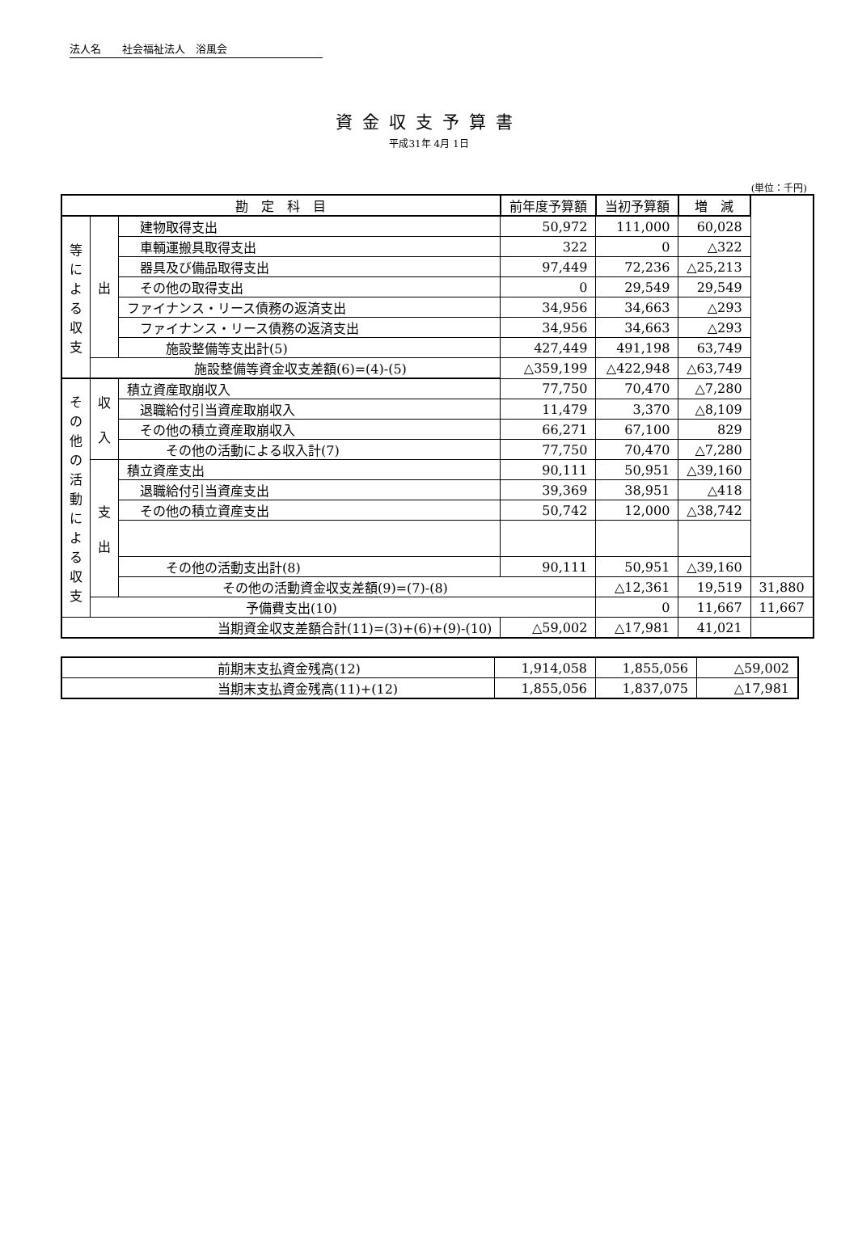法人名　　社会福祉法人　浴風会
資金収支予算書
平成31年 4月 1日
(単位：千円)
| 勘 定 科 目 | | | 前年度予算額 | 当初予算額 | 増 減 | |
| --- | --- | --- | --- | --- | --- | --- |
| 等 に よ る 収 支 | 出 | 建物取得支出 | 50,972 | 111,000 | 60,028 | |
| | | 車輌運搬具取得支出 | 322 | 0 | △322 | |
| | | 器具及び備品取得支出 | 97,449 | 72,236 | △25,213 | |
| | | その他の取得支出 | 0 | 29,549 | 29,549 | |
| | | ファイナンス・リース債務の返済支出 | 34,956 | 34,663 | △293 | |
| | | ファイナンス・リース債務の返済支出 | 34,956 | 34,663 | △293 | |
| | | 施設整備等支出計(5) | 427,449 | 491,198 | 63,749 | |
| | 施設整備等資金収支差額(6)=(4)-(5) | | △359,199 | △422,948 | △63,749 | |
| そ の 他 の 活 動 に よ る 収 支 | 収 入 | 積立資産取崩収入 | 77,750 | 70,470 | △7,280 | |
| | | 退職給付引当資産取崩収入 | 11,479 | 3,370 | △8,109 | |
| | | その他の積立資産取崩収入 | 66,271 | 67,100 | 829 | |
| | | その他の活動による収入計(7) | 77,750 | 70,470 | △7,280 | |
| | 支 出 | 積立資産支出 | 90,111 | 50,951 | △39,160 | |
| | | 退職給付引当資産支出 | 39,369 | 38,951 | △418 | |
| | | その他の積立資産支出 | 50,742 | 12,000 | △38,742 | |
| | | その他の活動支出計(8) | 90,111 | 50,951 | △39,160 | |
| | | その他の活動資金収支差額(9)=(7)-(8) | | △12,361 | 19,519 | 31,880 |
| | 予備費支出(10) | | | 0 | 11,667 | 11,667 |
| 当期資金収支差額合計(11)=(3)+(6)+(9)-(10) | | | △59,002 | △17,981 | 41,021 | |
| 前期末支払資金残高(12) | 1,914,058 | 1,855,056 | △59,002 |
| 当期末支払資金残高(11)+(12) | 1,855,056 | 1,837,075 | △17,981 |